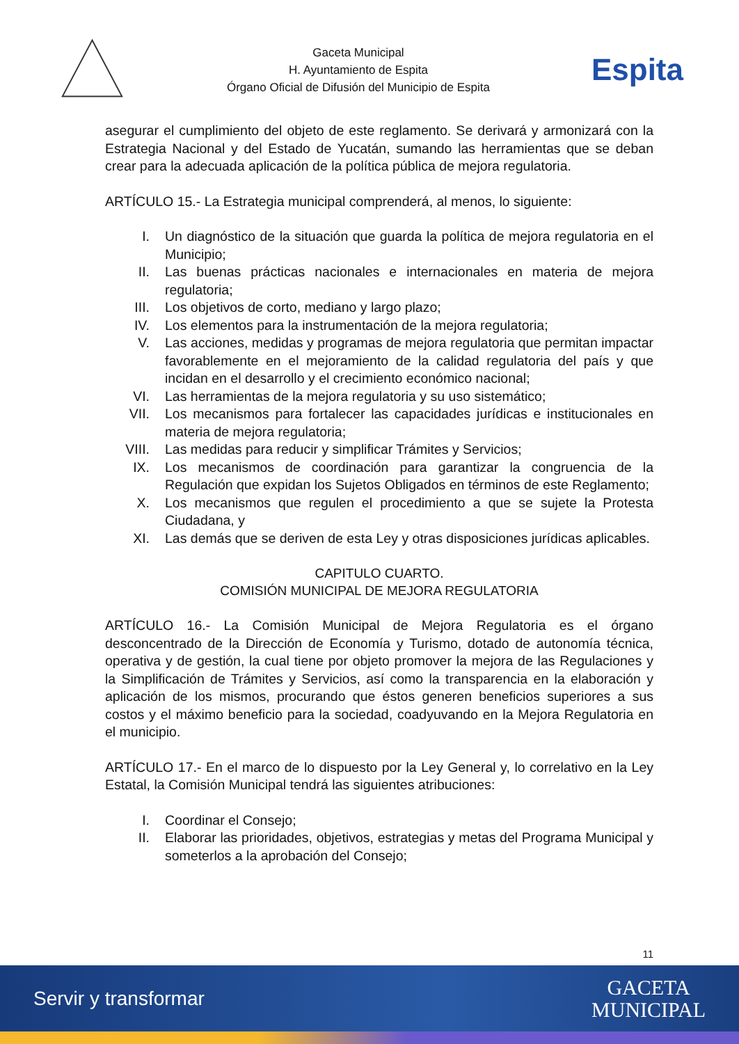Gaceta Municipal
H. Ayuntamiento de Espita
Órgano Oficial de Difusión del Municipio de Espita
Espita
asegurar el cumplimiento del objeto de este reglamento. Se derivará y armonizará con la Estrategia Nacional y del Estado de Yucatán, sumando las herramientas que se deban crear para la adecuada aplicación de la política pública de mejora regulatoria.
ARTÍCULO 15.- La Estrategia municipal comprenderá, al menos, lo siguiente:
I. Un diagnóstico de la situación que guarda la política de mejora regulatoria en el Municipio;
II. Las buenas prácticas nacionales e internacionales en materia de mejora regulatoria;
III. Los objetivos de corto, mediano y largo plazo;
IV. Los elementos para la instrumentación de la mejora regulatoria;
V. Las acciones, medidas y programas de mejora regulatoria que permitan impactar favorablemente en el mejoramiento de la calidad regulatoria del país y que incidan en el desarrollo y el crecimiento económico nacional;
VI. Las herramientas de la mejora regulatoria y su uso sistemático;
VII. Los mecanismos para fortalecer las capacidades jurídicas e institucionales en materia de mejora regulatoria;
VIII. Las medidas para reducir y simplificar Trámites y Servicios;
IX. Los mecanismos de coordinación para garantizar la congruencia de la Regulación que expidan los Sujetos Obligados en términos de este Reglamento;
X. Los mecanismos que regulen el procedimiento a que se sujete la Protesta Ciudadana, y
XI. Las demás que se deriven de esta Ley y otras disposiciones jurídicas aplicables.
CAPITULO CUARTO.
COMISIÓN MUNICIPAL DE MEJORA REGULATORIA
ARTÍCULO 16.- La Comisión Municipal de Mejora Regulatoria es el órgano desconcentrado de la Dirección de Economía y Turismo, dotado de autonomía técnica, operativa y de gestión, la cual tiene por objeto promover la mejora de las Regulaciones y la Simplificación de Trámites y Servicios, así como la transparencia en la elaboración y aplicación de los mismos, procurando que éstos generen beneficios superiores a sus costos y el máximo beneficio para la sociedad, coadyuvando en la Mejora Regulatoria en el municipio.
ARTÍCULO 17.- En el marco de lo dispuesto por la Ley General y, lo correlativo en la Ley Estatal, la Comisión Municipal tendrá las siguientes atribuciones:
I. Coordinar el Consejo;
II. Elaborar las prioridades, objetivos, estrategias y metas del Programa Municipal y someterlos a la aprobación del Consejo;
11
Servir y transformar
GACETA
MUNICIPAL